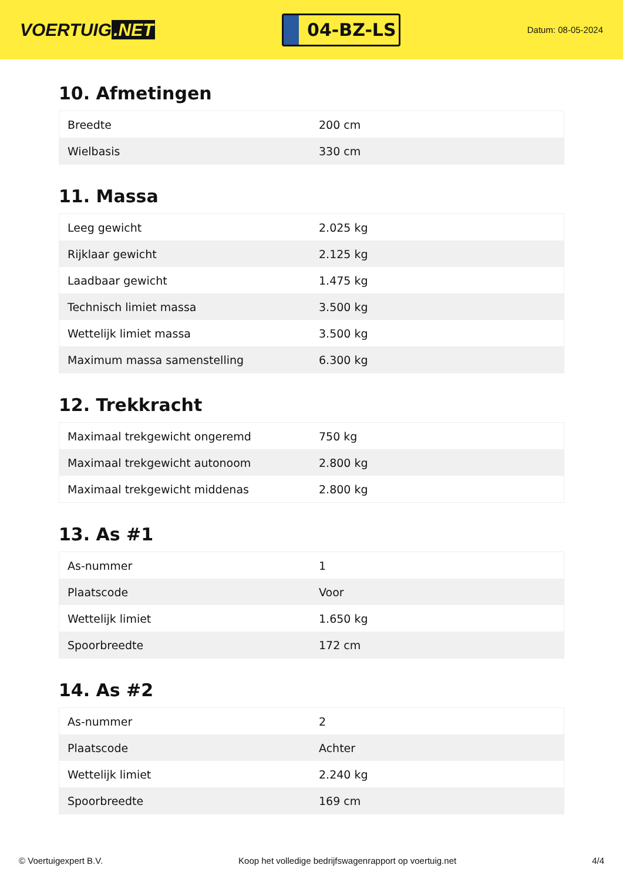VOERTUIG.NET
04-BZ-LS
Datum: 08-05-2024
10. Afmetingen
| Breedte | 200 cm |
| Wielbasis | 330 cm |
11. Massa
| Leeg gewicht | 2.025 kg |
| Rijklaar gewicht | 2.125 kg |
| Laadbaar gewicht | 1.475 kg |
| Technisch limiet massa | 3.500 kg |
| Wettelijk limiet massa | 3.500 kg |
| Maximum massa samenstelling | 6.300 kg |
12. Trekkracht
| Maximaal trekgewicht ongeremd | 750 kg |
| Maximaal trekgewicht autonoom | 2.800 kg |
| Maximaal trekgewicht middenas | 2.800 kg |
13. As #1
| As-nummer | 1 |
| Plaatscode | Voor |
| Wettelijk limiet | 1.650 kg |
| Spoorbreedte | 172 cm |
14. As #2
| As-nummer | 2 |
| Plaatscode | Achter |
| Wettelijk limiet | 2.240 kg |
| Spoorbreedte | 169 cm |
© Voertuigexpert B.V. Koop het volledige bedrijfswagenrapport op voertuig.net 4/4